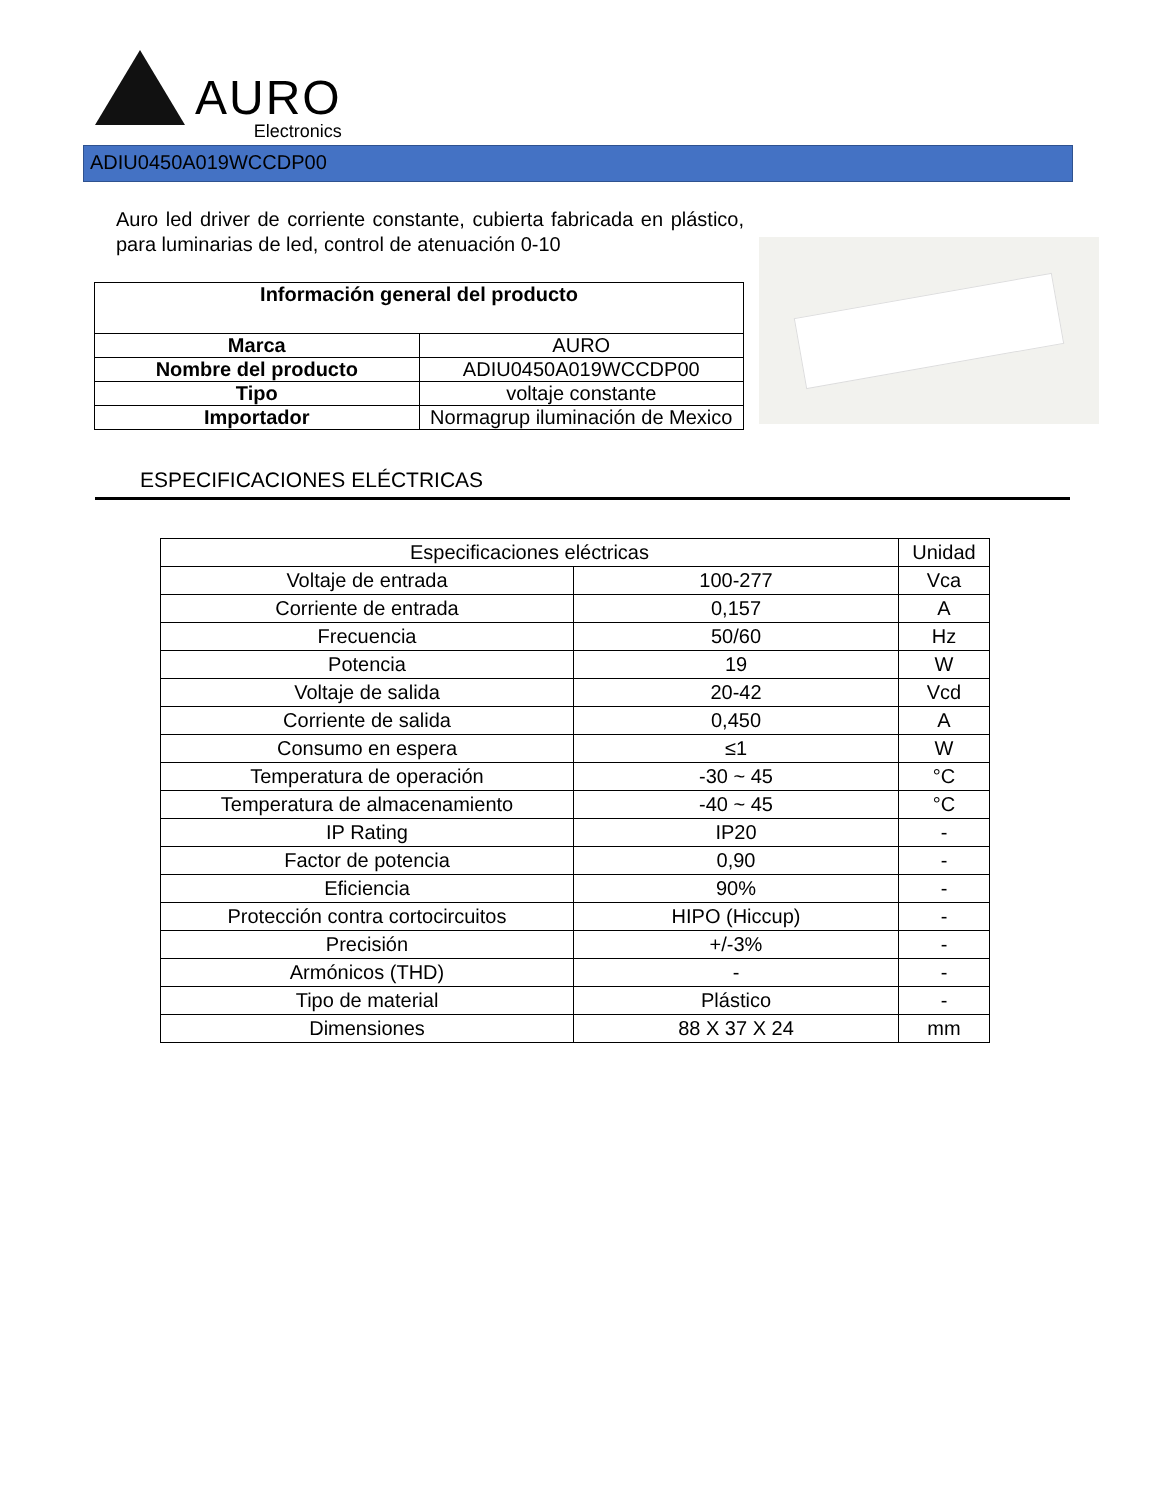AURO
Electronics
ADIU0450A019WCCDP00
Auro led driver de corriente constante, cubierta fabricada en plástico, para luminarias de led, control de atenuación 0-10
| Información general del producto | |
| --- | --- |
| Marca | AURO |
| Nombre del producto | ADIU0450A019WCCDP00 |
| Tipo | voltaje constante |
| Importador | Normagrup iluminación de Mexico |
ESPECIFICACIONES ELÉCTRICAS
| Especificaciones eléctricas | | Unidad |
| Voltaje de entrada | 100-277 | Vca |
| Corriente de entrada | 0,157 | A |
| Frecuencia | 50/60 | Hz |
| Potencia | 19 | W |
| Voltaje de salida | 20-42 | Vcd |
| Corriente de salida | 0,450 | A |
| Consumo en espera | ≤1 | W |
| Temperatura de operación | -30 ~ 45 | °C |
| Temperatura de almacenamiento | -40 ~ 45 | °C |
| IP Rating | IP20 | - |
| Factor de potencia | 0,90 | - |
| Eficiencia | 90% | - |
| Protección contra cortocircuitos | HIPO (Hiccup) | - |
| Precisión | +/-3% | - |
| Armónicos (THD) | - | - |
| Tipo de material | Plástico | - |
| Dimensiones | 88 X 37 X 24 | mm |